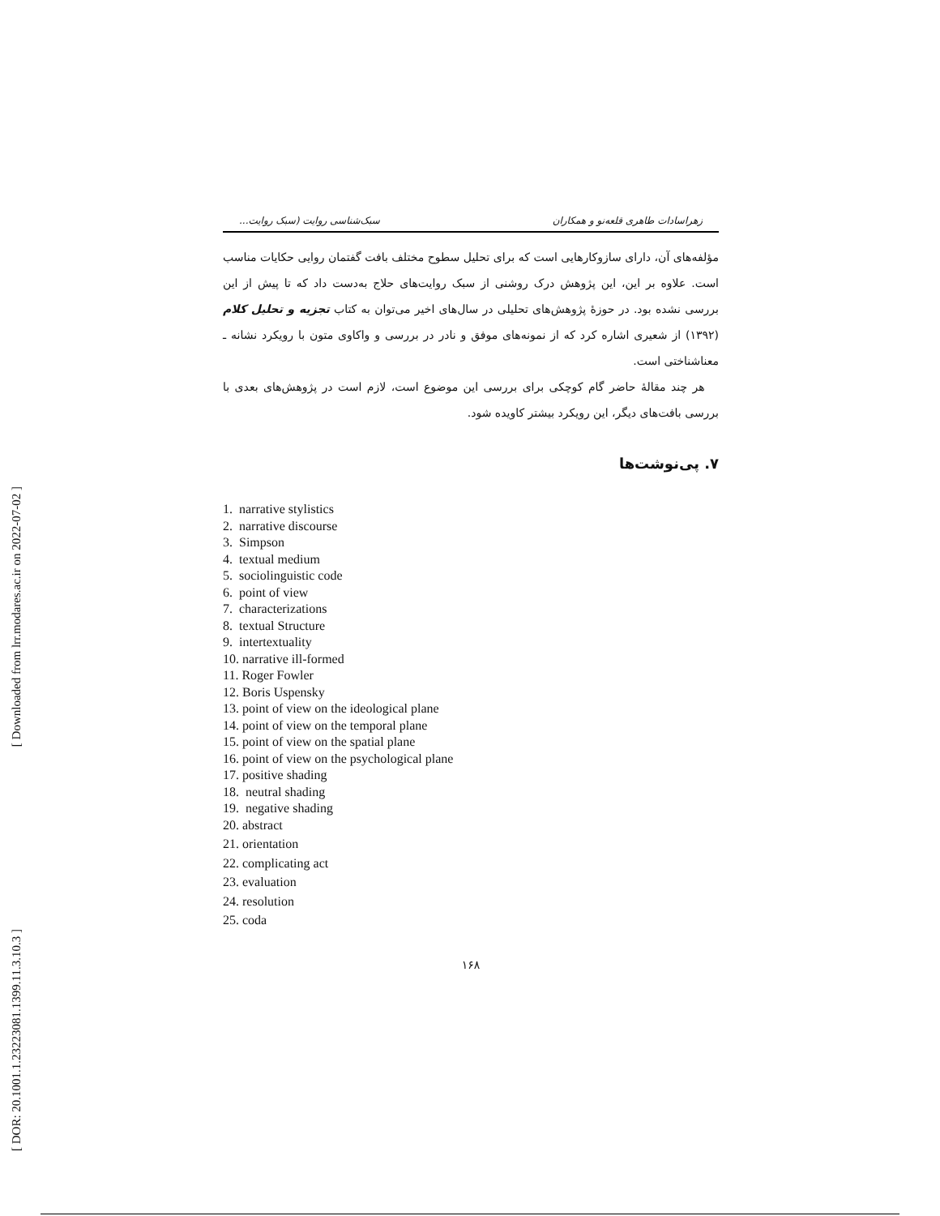[ Downloaded from lrr.modares.ac.ir on 2022-07-02 ]
[ DOR: 20.1001.1.23223081.1399.11.3.10.3 ]
زهراسادات طاهری قلعه‌نو و همکاران سبک‌شناسی روایت (سبک روایت...
مؤلفه‌های آن، دارای سازوکارهایی است که برای تحلیل سطوح مختلف بافت گفتمان روایی حکایات مناسب است. علاوه بر این، این پژوهش درک روشنی از سبک روایت‌های حلاج به‌دست داد که تا پیش از این بررسی نشده بود. در حوزهٔ پژوهش‌های تحلیلی در سال‌های اخیر می‌توان به کتاب تجزیه و تحلیل کلام (۱۳۹۲) از شعیری اشاره کرد که از نمونه‌های موفق و نادر در بررسی و واکاوی متون با رویکرد نشانه ـ معناشناختی است.
هر چند مقالهٔ حاضر گام کوچکی برای بررسی این موضوع است، لازم است در پژوهش‌های بعدی با بررسی بافت‌های دیگر، این رویکرد بیشتر کاویده شود.
۷. پی‌نوشت‌ها
1. narrative stylistics
2. narrative discourse
3. Simpson
4. textual medium
5. sociolinguistic code
6. point of view
7. characterizations
8. textual Structure
9. intertextuality
10. narrative ill-formed
11. Roger Fowler
12. Boris Uspensky
13. point of view on the ideological plane
14. point of view on the temporal plane
15. point of view on the spatial plane
16. point of view on the psychological plane
17. positive shading
18. neutral shading
19. negative shading
20. abstract
21. orientation
22. complicating act
23. evaluation
24. resolution
25. coda
۱۶۸